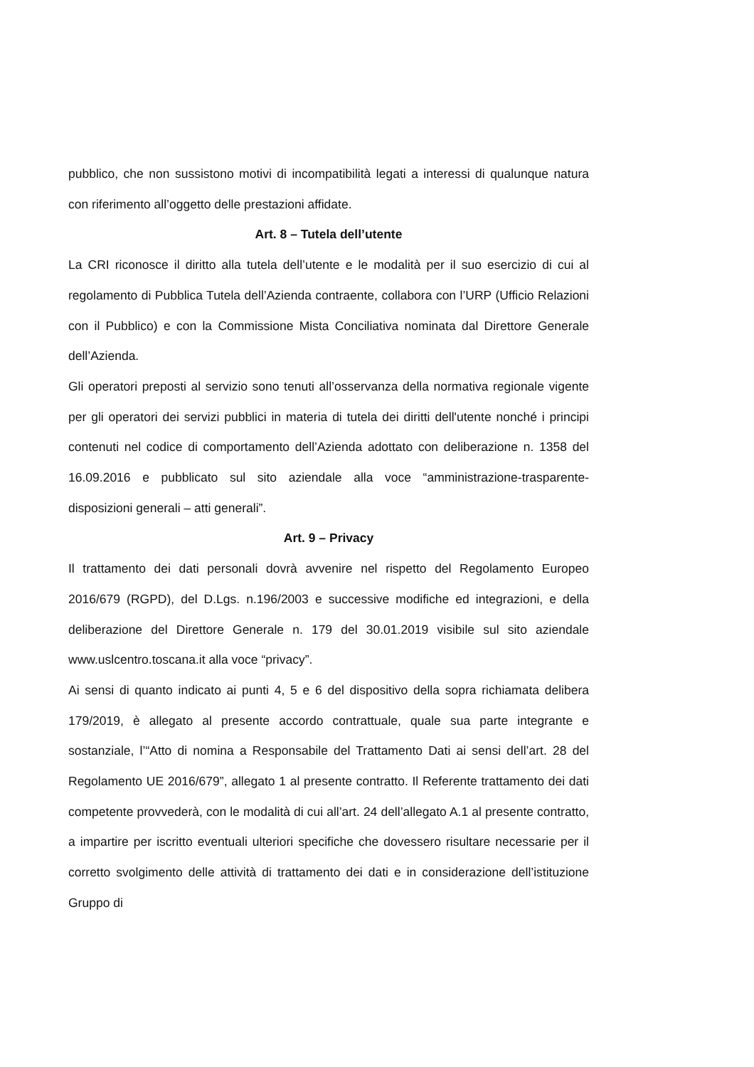pubblico, che non sussistono motivi di incompatibilità legati a interessi di qualunque natura con riferimento all’oggetto delle prestazioni affidate.
Art. 8 – Tutela dell’utente
La CRI riconosce il diritto alla tutela dell’utente e le modalità per il suo esercizio di cui al regolamento di Pubblica Tutela dell’Azienda contraente, collabora con l’URP (Ufficio Relazioni con il Pubblico) e con la Commissione Mista Conciliativa nominata dal Direttore Generale dell’Azienda.
Gli operatori preposti al servizio sono tenuti all’osservanza della normativa regionale vigente per gli operatori dei servizi pubblici in materia di tutela dei diritti dell'utente nonché i principi contenuti nel codice di comportamento dell’Azienda adottato con deliberazione n. 1358 del 16.09.2016 e pubblicato sul sito aziendale alla voce “amministrazione-trasparente- disposizioni generali – atti generali”.
Art. 9 – Privacy
Il trattamento dei dati personali dovrà avvenire nel rispetto del Regolamento Europeo 2016/679 (RGPD), del D.Lgs. n.196/2003 e successive modifiche ed integrazioni, e della deliberazione del Direttore Generale n. 179 del 30.01.2019 visibile sul sito aziendale www.uslcentro.toscana.it alla voce “privacy”.
Ai sensi di quanto indicato ai punti 4, 5 e 6 del dispositivo della sopra richiamata delibera 179/2019, è allegato al presente accordo contrattuale, quale sua parte integrante e sostanziale, l’“Atto di nomina a Responsabile del Trattamento Dati ai sensi dell’art. 28 del Regolamento UE 2016/679”, allegato 1 al presente contratto. Il Referente trattamento dei dati competente provvederà, con le modalità di cui all’art. 24 dell’allegato A.1 al presente contratto, a impartire per iscritto eventuali ulteriori specifiche che dovessero risultare necessarie per il corretto svolgimento delle attività di trattamento dei dati e in considerazione dell’istituzione Gruppo di